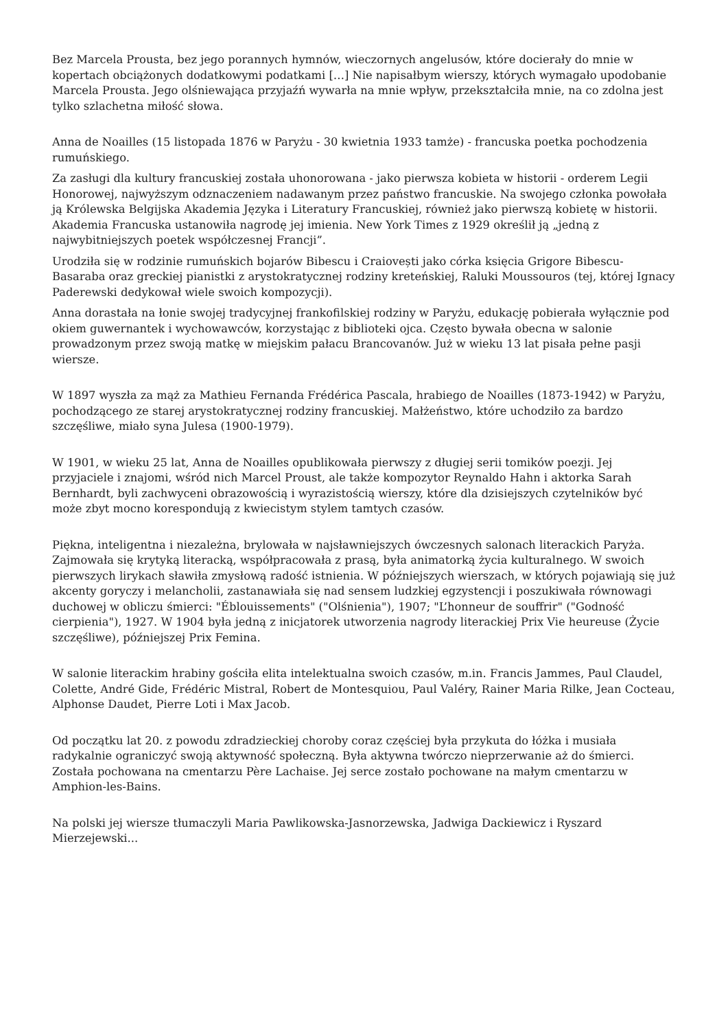Bez Marcela Prousta, bez jego porannych hymnów, wieczornych angelusów, które docierały do mnie w kopertach obciążonych dodatkowymi podatkami […] Nie napisałbym wierszy, których wymagało upodobanie Marcela Prousta. Jego olśniewająca przyjaźń wywarła na mnie wpływ, przekształciła mnie, na co zdolna jest tylko szlachetna miłość słowa.
Anna de Noailles (15 listopada 1876 w Paryżu - 30 kwietnia 1933 tamże) - francuska poetka pochodzenia rumuńskiego.
Za zasługi dla kultury francuskiej została uhonorowana - jako pierwsza kobieta w historii - orderem Legii Honorowej, najwyższym odznaczeniem nadawanym przez państwo francuskie. Na swojego członka powołała ją Królewska Belgijska Akademia Języka i Literatury Francuskiej, również jako pierwszą kobietę w historii. Akademia Francuska ustanowiła nagrodę jej imienia. New York Times z 1929 określił ją „jedną z najwybitniejszych poetek współczesnej Francji”.
Urodziła się w rodzinie rumuńskich bojarów Bibescu i Craiovești jako córka księcia Grigore Bibescu-Basaraba oraz greckiej pianistki z arystokratycznej rodziny kreteńskiej, Raluki Moussouros (tej, której Ignacy Paderewski dedykował wiele swoich kompozycji).
Anna dorastała na łonie swojej tradycyjnej frankofilskiej rodziny w Paryżu, edukację pobierała wyłącznie pod okiem guwernantek i wychowawców, korzystając z biblioteki ojca. Często bywała obecna w salonie prowadzonym przez swoją matkę w miejskim pałacu Brancovanów. Już w wieku 13 lat pisała pełne pasji wiersze.
W 1897 wyszła za mąż za Mathieu Fernanda Frédérica Pascala, hrabiego de Noailles (1873-1942) w Paryżu, pochodzącego ze starej arystokratycznej rodziny francuskiej. Małżeństwo, które uchodziło za bardzo szczęśliwe, miało syna Julesa (1900-1979).
W 1901, w wieku 25 lat, Anna de Noailles opublikowała pierwszy z długiej serii tomików poezji. Jej przyjaciele i znajomi, wśród nich Marcel Proust, ale także kompozytor Reynaldo Hahn i aktorka Sarah Bernhardt, byli zachwyceni obrazowością i wyrazistością wierszy, które dla dzisiejszych czytelników być może zbyt mocno korespondują z kwiecistym stylem tamtych czasów.
Piękna, inteligentna i niezależna, brylowała w najsławniejszych ówczesnych salonach literackich Paryża. Zajmowała się krytyką literacką, współpracowała z prasą, była animatorką życia kulturalnego. W swoich pierwszych lirykach sławiła zmysłową radość istnienia. W późniejszych wierszach, w których pojawiają się już akcenty goryczy i melancholii, zastanawiała się nad sensem ludzkiej egzystencji i poszukiwała równowagi duchowej w obliczu śmierci: "Éblouissements" ("Olśnienia"), 1907; "L’honneur de souffrir" ("Godność cierpienia"), 1927. W 1904 była jedną z inicjatorek utworzenia nagrody literackiej Prix Vie heureuse (Życie szczęśliwe), późniejszej Prix Femina.
W salonie literackim hrabiny gościła elita intelektualna swoich czasów, m.in. Francis Jammes, Paul Claudel, Colette, André Gide, Frédéric Mistral, Robert de Montesquiou, Paul Valéry, Rainer Maria Rilke, Jean Cocteau, Alphonse Daudet, Pierre Loti i Max Jacob.
Od początku lat 20. z powodu zdradzieckiej choroby coraz częściej była przykuta do łóżka i musiała radykalnie ograniczyć swoją aktywność społeczną. Była aktywna twórczo nieprzerwanie aż do śmierci. Została pochowana na cmentarzu Père Lachaise. Jej serce zostało pochowane na małym cmentarzu w Amphion-les-Bains.
Na polski jej wiersze tłumaczyli Maria Pawlikowska-Jasnorzewska, Jadwiga Dackiewicz i Ryszard Mierzejewski...